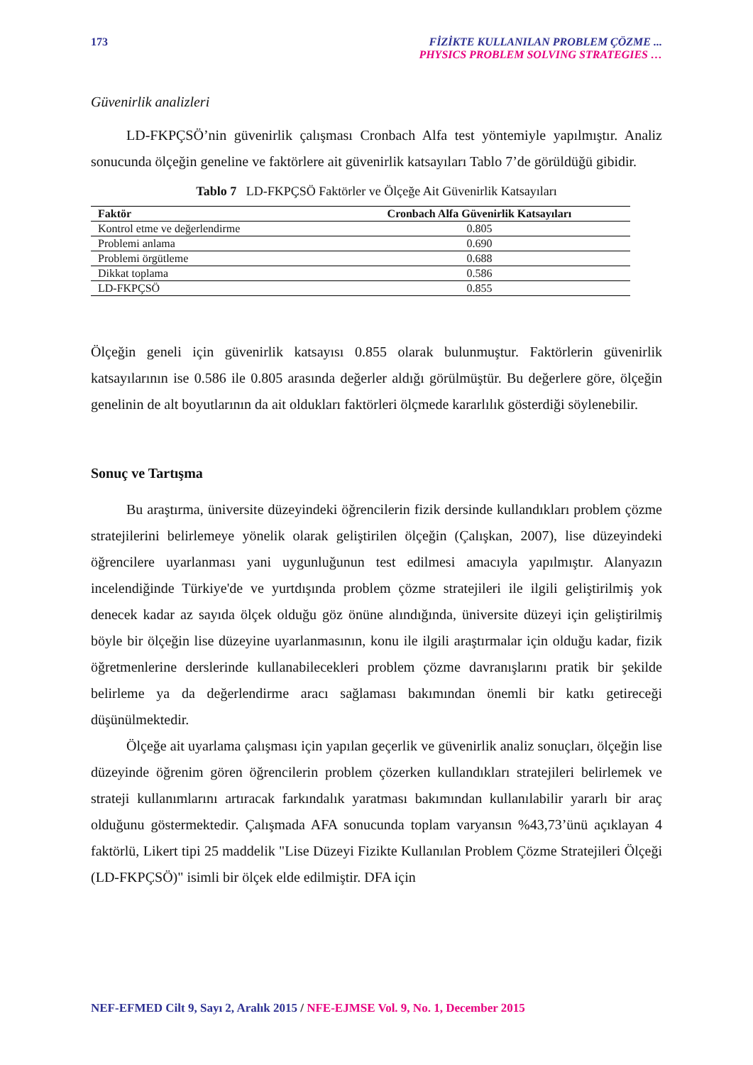173 FİZİKTE KULLANILAN PROBLEM ÇÖZME ...
PHYSICS PROBLEM SOLVING STRATEGIES …
Güvenirlik analizleri
LD-FKPÇSÖ’nin güvenirlik çalışması Cronbach Alfa test yöntemiyle yapılmıştır. Analiz sonucunda ölçeğin geneline ve faktörlere ait güvenirlik katsayıları Tablo 7’de görüldüğü gibidir.
Tablo 7 LD-FKPÇSÖ Faktörler ve Ölçeğe Ait Güvenirlik Katsayıları
| Faktör | Cronbach Alfa Güvenirlik Katsayıları |
| --- | --- |
| Kontrol etme ve değerlendirme | 0.805 |
| Problemi anlama | 0.690 |
| Problemi örgütleme | 0.688 |
| Dikkat toplama | 0.586 |
| LD-FKPÇSÖ | 0.855 |
Ölçeğin geneli için güvenirlik katsayısı 0.855 olarak bulunmuştur. Faktörlerin güvenirlik katsayılarının ise 0.586 ile 0.805 arasında değerler aldığı görülmüştür. Bu değerlere göre, ölçeğin genelinin de alt boyutlarının da ait oldukları faktörleri ölçmede kararlılık gösterdiği söylenebilir.
Sonuç ve Tartışma
Bu araştırma, üniversite düzeyindeki öğrencilerin fizik dersinde kullandıkları problem çözme stratejilerini belirlemeye yönelik olarak geliştirilen ölçeğin (Çalışkan, 2007), lise düzeyindeki öğrencilere uyarlanması yani uygunluğunun test edilmesi amacıyla yapılmıştır. Alanyazın incelendiğinde Türkiye'de ve yurtdışında problem çözme stratejileri ile ilgili geliştirilmiş yok denecek kadar az sayıda ölçek olduğu göz önüne alındığında, üniversite düzeyi için geliştirilmiş böyle bir ölçeğin lise düzeyine uyarlanmasının, konu ile ilgili araştırmalar için olduğu kadar, fizik öğretmenlerine derslerinde kullanabilecekleri problem çözme davranışlarını pratik bir şekilde belirleme ya da değerlendirme aracı sağlaması bakımından önemli bir katkı getireceği düşünülmektedir.
Ölçeğe ait uyarlama çalışması için yapılan geçerlik ve güvenirlik analiz sonuçları, ölçeğin lise düzeyinde öğrenim gören öğrencilerin problem çözerken kullandıkları stratejileri belirlemek ve strateji kullanımlarını artıracak farkındalık yaratması bakımından kullanılabilir yararlı bir araç olduğunu göstermektedir. Çalışmada AFA sonucunda toplam varyansın %43,73’ünü açıklayan 4 faktörlü, Likert tipi 25 maddelik "Lise Düzeyi Fizikte Kullanılan Problem Çözme Stratejileri Ölçeği (LD-FKPÇSÖ)" isimli bir ölçek elde edilmiştir. DFA için
NEF-EFMED Cilt 9, Sayı 2, Aralık 2015 / NFE-EJMSE Vol. 9, No. 1, December 2015